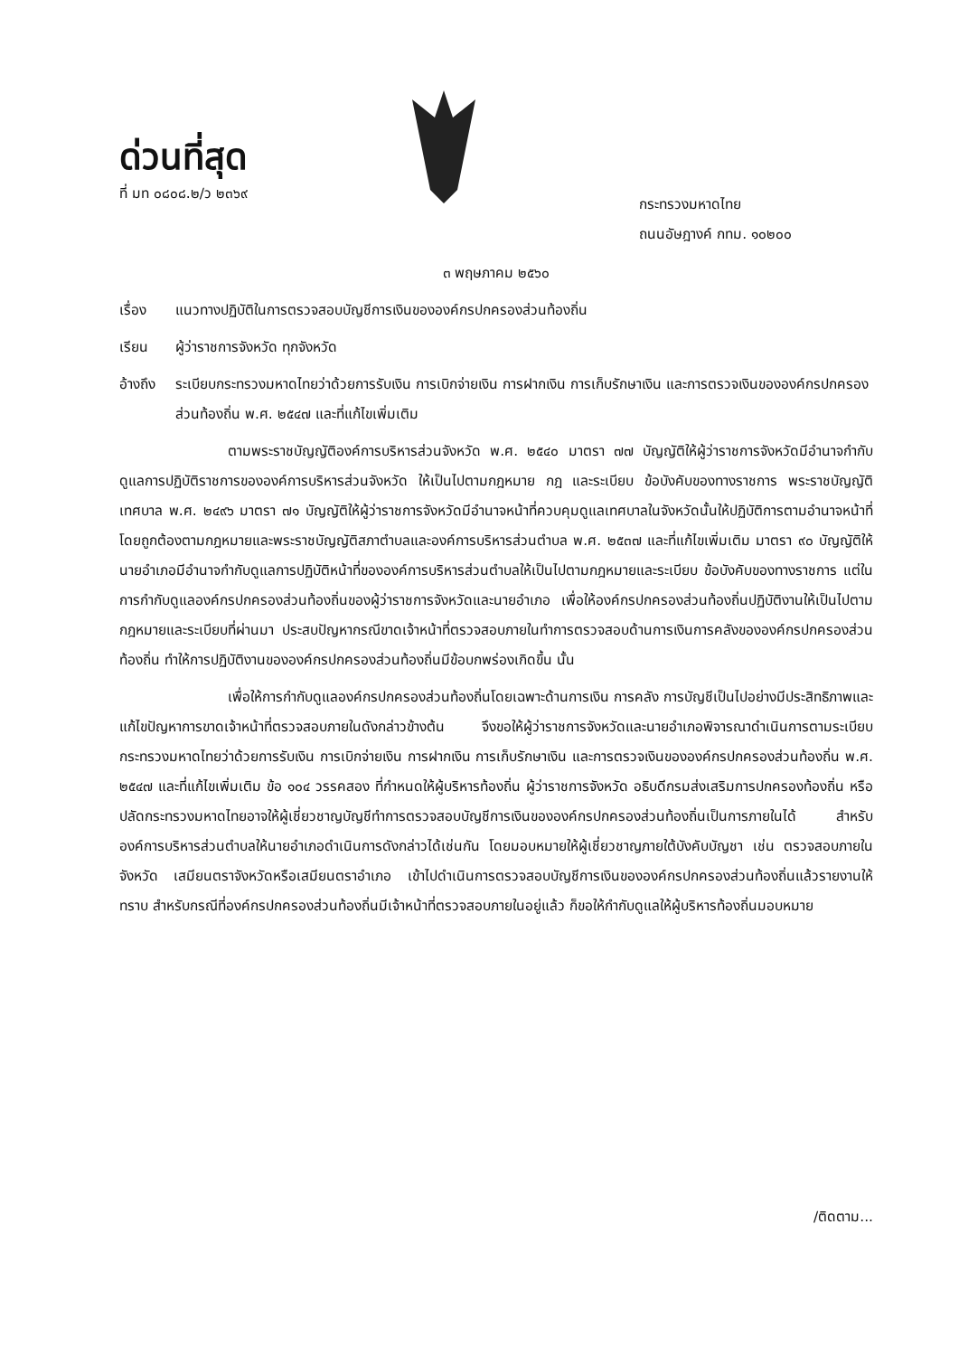ด่วนที่สุด
ที่ มท ๐๘๐๘.๒/ว ๒๓๖๙
กระทรวงมหาดไทย
ถนนอัษฎางค์ กทม. ๑๐๒๐๐
๓ พฤษภาคม ๒๕๖๐
เรื่อง แนวทางปฏิบัติในการตรวจสอบบัญชีการเงินขององค์กรปกครองส่วนท้องถิ่น
เรียน ผู้ว่าราชการจังหวัด ทุกจังหวัด
อ้างถึง ระเบียบกระทรวงมหาดไทยว่าด้วยการรับเงิน การเบิกจ่ายเงิน การฝากเงิน การเก็บรักษาเงิน และการตรวจเงินขององค์กรปกครองส่วนท้องถิ่น พ.ศ. ๒๕๔๗ และที่แก้ไขเพิ่มเติม
ตามพระราชบัญญัติองค์การบริหารส่วนจังหวัด พ.ศ. ๒๕๔๐ มาตรา ๗๗ บัญญัติให้ผู้ว่าราชการจังหวัดมีอำนาจกำกับดูแลการปฏิบัติราชการขององค์การบริหารส่วนจังหวัด ให้เป็นไปตามกฎหมาย กฎ และระเบียบ ข้อบังคับของทางราชการ พระราชบัญญัติเทศบาล พ.ศ. ๒๔๙๖ มาตรา ๗๑ บัญญัติให้ผู้ว่าราชการจังหวัดมีอำนาจหน้าที่ควบคุมดูแลเทศบาลในจังหวัดนั้นให้ปฏิบัติการตามอำนาจหน้าที่โดยถูกต้องตามกฎหมายและพระราชบัญญัติสภาตำบลและองค์การบริหารส่วนตำบล พ.ศ. ๒๕๓๗ และที่แก้ไขเพิ่มเติม มาตรา ๙๐ บัญญัติให้นายอำเภอมีอำนาจกำกับดูแลการปฏิบัติหน้าที่ขององค์การบริหารส่วนตำบลให้เป็นไปตามกฎหมายและระเบียบ ข้อบังคับของทางราชการ แต่ในการกำกับดูแลองค์กรปกครองส่วนท้องถิ่นของผู้ว่าราชการจังหวัดและนายอำเภอ เพื่อให้องค์กรปกครองส่วนท้องถิ่นปฏิบัติงานให้เป็นไปตามกฎหมายและระเบียบที่ผ่านมา ประสบปัญหากรณีขาดเจ้าหน้าที่ตรวจสอบภายในทำการตรวจสอบด้านการเงินการคลังขององค์กรปกครองส่วนท้องถิ่น ทำให้การปฏิบัติงานขององค์กรปกครองส่วนท้องถิ่นมีข้อบกพร่องเกิดขึ้น นั้น
เพื่อให้การกำกับดูแลองค์กรปกครองส่วนท้องถิ่นโดยเฉพาะด้านการเงิน การคลัง การบัญชีเป็นไปอย่างมีประสิทธิภาพและแก้ไขปัญหาการขาดเจ้าหน้าที่ตรวจสอบภายในดังกล่าวข้างต้น จึงขอให้ผู้ว่าราชการจังหวัดและนายอำเภอพิจารณาดำเนินการตามระเบียบกระทรวงมหาดไทยว่าด้วยการรับเงิน การเบิกจ่ายเงิน การฝากเงิน การเก็บรักษาเงิน และการตรวจเงินขององค์กรปกครองส่วนท้องถิ่น พ.ศ. ๒๕๔๗ และที่แก้ไขเพิ่มเติม ข้อ ๑๐๔ วรรคสอง ที่กำหนดให้ผู้บริหารท้องถิ่น ผู้ว่าราชการจังหวัด อธิบดีกรมส่งเสริมการปกครองท้องถิ่น หรือปลัดกระทรวงมหาดไทยอาจให้ผู้เชี่ยวชาญบัญชีทำการตรวจสอบบัญชีการเงินขององค์กรปกครองส่วนท้องถิ่นเป็นการภายในได้ สำหรับองค์การบริหารส่วนตำบลให้นายอำเภอดำเนินการดังกล่าวได้เช่นกัน โดยมอบหมายให้ผู้เชี่ยวชาญภายใต้บังคับบัญชา เช่น ตรวจสอบภายในจังหวัด เสมียนตราจังหวัดหรือเสมียนตราอำเภอ เข้าไปดำเนินการตรวจสอบบัญชีการเงินขององค์กรปกครองส่วนท้องถิ่นแล้วรายงานให้ทราบ สำหรับกรณีที่องค์กรปกครองส่วนท้องถิ่นมีเจ้าหน้าที่ตรวจสอบภายในอยู่แล้ว ก็ขอให้กำกับดูแลให้ผู้บริหารท้องถิ่นมอบหมาย
/ติดตาม...